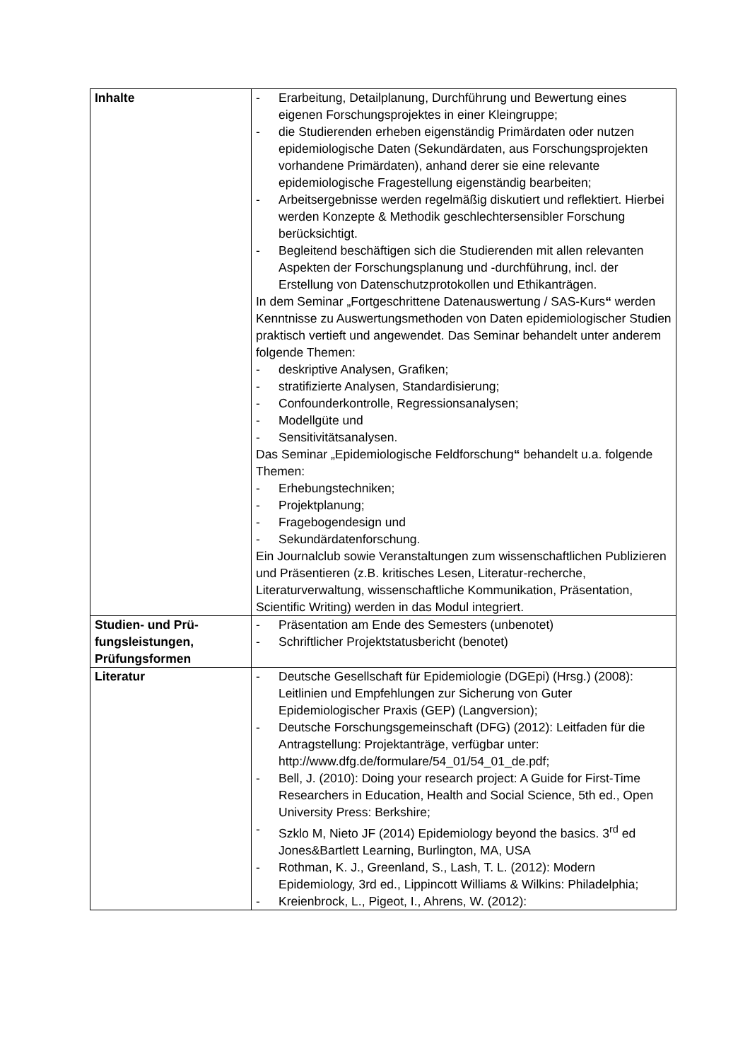| Inhalte | - Erarbeitung, Detailplanung, Durchführung und Bewertung eines eigenen Forschungsprojektes in einer Kleingruppe; - die Studierenden erheben eigenständig Primärdaten oder nutzen epidemiologische Daten (Sekundärdaten, aus Forschungsprojekten vorhandene Primärdaten), anhand derer sie eine relevante epidemiologische Fragestellung eigenständig bearbeiten; - Arbeitsergebnisse werden regelmäßig diskutiert und reflektiert. Hierbei werden Konzepte & Methodik geschlechtersensibler Forschung berücksichtigt. - Begleitend beschäftigen sich die Studierenden mit allen relevanten Aspekten der Forschungsplanung und -durchführung, incl. der Erstellung von Datenschutzprotokollen und Ethikanträgen. In dem Seminar „Fortgeschrittene Datenauswertung / SAS-Kurs “ werden Kenntnisse zu Auswertungsmethoden von Daten epidemiologischer Studien praktisch vertieft und angewendet. Das Seminar behandelt unter anderem folgende Themen: - deskriptive Analysen, Grafiken; - stratifizierte Analysen, Standardisierung; - Confounderkontrolle, Regressionsanalysen; - Modellgüte und - Sensitivitätsanalysen. Das Seminar „Epidemiologische Feldforschung “ behandelt u.a. folgende Themen: - Erhebungstechniken; - Projektplanung; - Fragebogendesign und - Sekundärdatenforschung. Ein Journalclub sowie Veranstaltungen zum wissenschaftlichen Publizieren und Präsentieren (z.B. kritisches Lesen, Literatur-recherche, Literaturverwaltung, wissenschaftliche Kommunikation, Präsentation, Scientific Writing) werden in das Modul integriert. |
| Studien- und Prü- fungsleistungen, Prüfungsformen | - Präsentation am Ende des Semesters (unbenotet) - Schriftlicher Projektstatusbericht (benotet) |
| Literatur | - Deutsche Gesellschaft für Epidemiologie (DGEpi) (Hrsg.) (2008): Leitlinien und Empfehlungen zur Sicherung von Guter Epidemiologischer Praxis (GEP) (Langversion); - Deutsche Forschungsgemeinschaft (DFG) (2012): Leitfaden für die Antragstellung: Projektanträge, verfügbar unter: http://www.dfg.de/formulare/54_01/54_01_de.pdf; - Bell, J. (2010): Doing your research project: A Guide for First-Time Researchers in Education, Health and Social Science, 5th ed., Open University Press: Berkshire; - Szklo M, Nieto JF (2014) Epidemiology beyond the basics. 3<sup>rd</sup> ed Jones&Bartlett Learning, Burlington, MA, USA - Rothman, K. J., Greenland, S., Lash, T. L. (2012): Modern Epidemiology, 3rd ed., Lippincott Williams & Wilkins: Philadelphia; - Kreienbrock, L., Pigeot, I., Ahrens, W. (2012): |